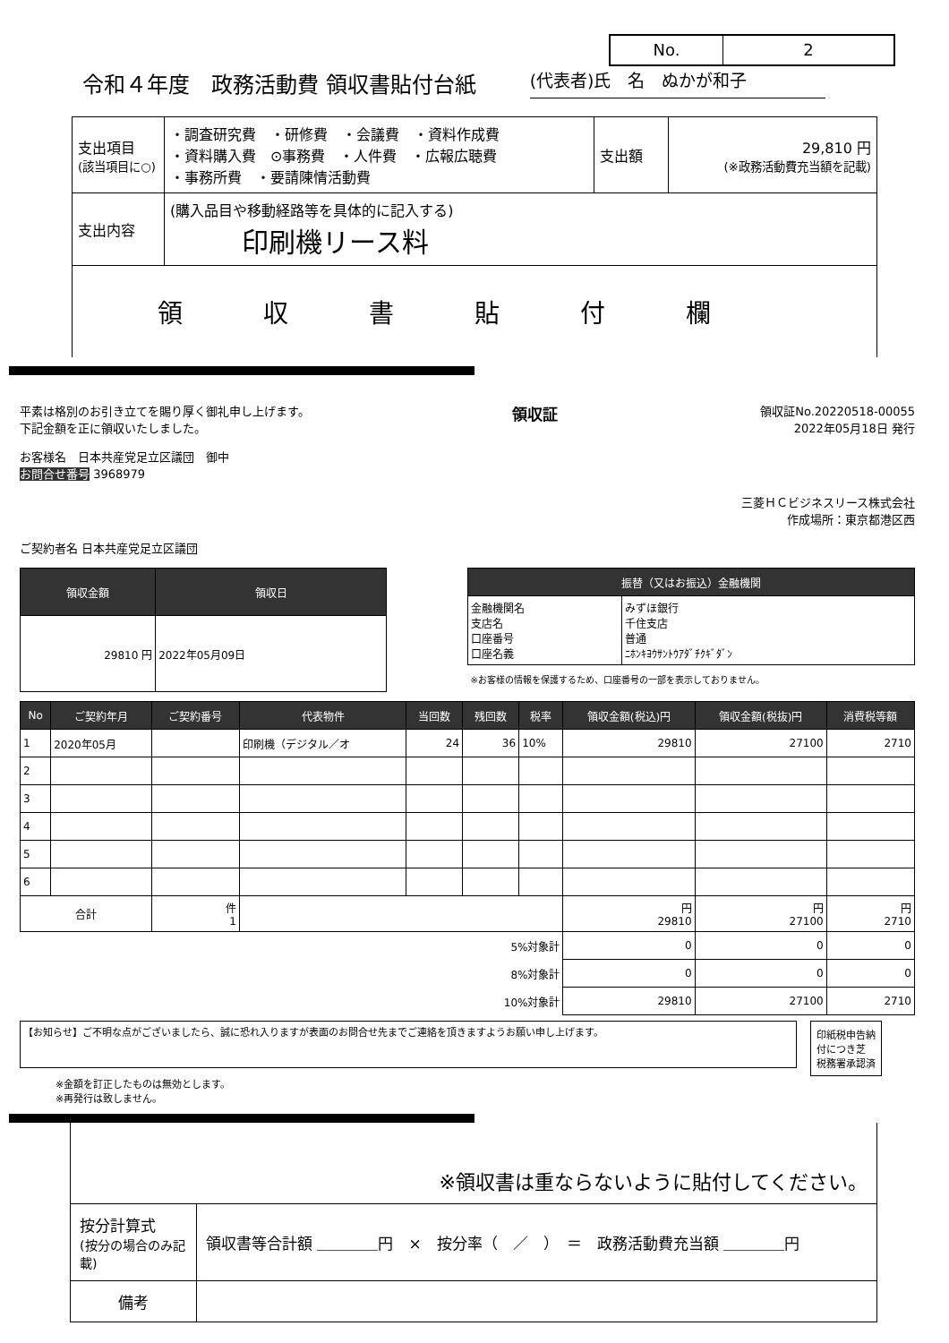No. 2
令和４年度　政務活動費 領収書貼付台紙 (代表者)氏　名　ぬかが和子
| 支出項目 (該当項目に○) | ・調査研究費 ・研修費 ・会議費 ・資料作成費 ・資料購入費 ⊙事務費 ・人件費 ・広報広聴費 ・事務所費 ・要請陳情活動費 | 支出額 | 29,810 円 (※政務活動費充当額を記載) |
| 支出内容 | (購入品目や移動経路等を具体的に記入する) 印刷機リース料 | | |
| 領収書貼付欄 | | | |
平素は格別のお引き立てを賜り厚く御礼申し上げます。
下記金額を正に領収いたしました。
領収証
領収証No.20220518-00055
2022年05月18日 発行
お客様名　日本共産党足立区議団　御中
お問合せ番号 3968979
三菱ＨＣビジネスリース株式会社
作成場所：東京都港区西
ご契約者名 日本共産党足立区議団
| 領収金額 | 領収日 |
| --- | --- |
| 29810 円 | 2022年05月09日 |
| 振替（又はお振込）金融機関 | |
| --- | --- |
| 金融機関名 支店名 口座番号 口座名義 | みずほ銀行 千住支店 普通 ﾆﾎﾝｷﾖｳｻﾝﾄｳｱﾀﾞﾁｸｷﾞﾀﾞﾝ |
| ※お客様の情報を保護するため、口座番号の一部を表示しておりません。 | |
| No | ご契約年月 | ご契約番号 | 代表物件 | 当回数 | 残回数 | 税率 | 領収金額(税込)円 | 領収金額(税抜)円 | 消費税等額 |
| --- | --- | --- | --- | --- | --- | --- | --- | --- | --- |
| 1 | 2020年05月 | | 印刷機（デジタル／オ | 24 | 36 | 10% | 29810 | 27100 | 2710 |
| 2 | | | | | | | | | |
| 3 | | | | | | | | | |
| 4 | | | | | | | | | |
| 5 | | | | | | | | | |
| 6 | | | | | | | | | |
| 合計 | | 件 1 | | | | | 円 29810 | 円 27100 | 円 2710 |
| 5%対象計 | | | | | | | 0 | 0 | 0 |
| 8%対象計 | | | | | | | 0 | 0 | 0 |
| 10%対象計 | | | | | | | 29810 | 27100 | 2710 |
【お知らせ】ご不明な点がございましたら、誠に恐れ入りますが表面のお問合せ先までご連絡を頂きますようお願い申し上げます。
印紙税申告納
付につき芝
税務署承認済
※金額を訂正したものは無効とします。
※再発行は致しません。
| ※領収書は重ならないように貼付してください。 | |
| 按分計算式 (按分の場合のみ記載) | 領収書等合計額 ＿＿＿＿円 × 按分率（ ／ ） ＝ 政務活動費充当額 ＿＿＿＿円 |
| 備考 | |